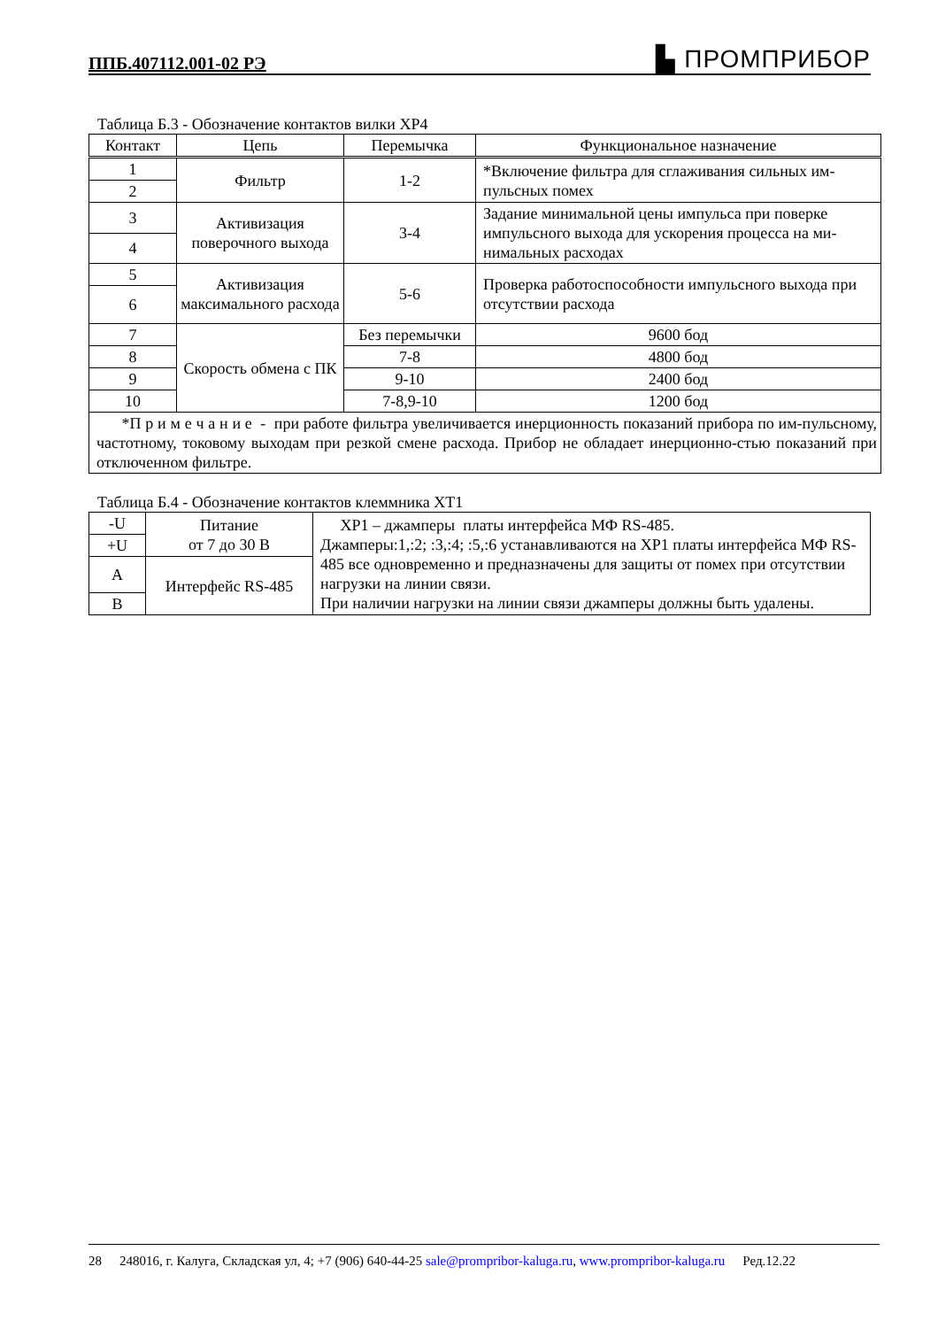ППБ.407112.001-02 РЭ ▙ ПРОМПРИБОР
Таблица Б.3 - Обозначение контактов вилки ХР4
| Контакт | Цепь | Перемычка | Функциональное назначение |
| --- | --- | --- | --- |
| 1 | Фильтр | 1-2 | *Включение фильтра для сглаживания сильных им-пульсных помех |
| 2 | | | |
| 3 | Активизация поверочного выхода | 3-4 | Задание минимальной цены импульса при поверке импульсного выхода для ускорения процесса на ми-нимальных расходах |
| 4 | | | |
| 5 | Активизация максимального расхода | 5-6 | Проверка работоспособности импульсного выхода при отсутствии расхода |
| 6 | | | |
| 7 | Скорость обмена с ПК | Без перемычки | 9600 бод |
| 8 | | 7-8 | 4800 бод |
| 9 | | 9-10 | 2400 бод |
| 10 | | 7-8,9-10 | 1200 бод |
| *П р и м е ч а н и е - при работе фильтра увеличивается инерционность показаний прибора по им-пульсному, частотному, токовому выходам при резкой смене расхода. Прибор не обладает инерционно-стью показаний при отключенном фильтре. | | | |
Таблица Б.4 - Обозначение контактов клеммника ХТ1
| -U | Питание от 7 до 30 В | ХР1 – джамперы платы интерфейса МФ RS-485. Джамперы:1,:2; :3,:4; :5,:6 устанавливаются на ХР1 платы интерфейса МФ RS-485 все одновременно и предназначены для защиты от помех при отсутствии нагрузки на линии связи. При наличии нагрузки на линии связи джамперы должны быть удалены. |
| +U | | |
| A | Интерфейс RS-485 | |
| B | | |
28 248016, г. Калуга, Складская ул, 4; +7 (906) 640-44-25 sale@prompribor-kaluga.ru, www.prompribor-kaluga.ru Ред.12.22